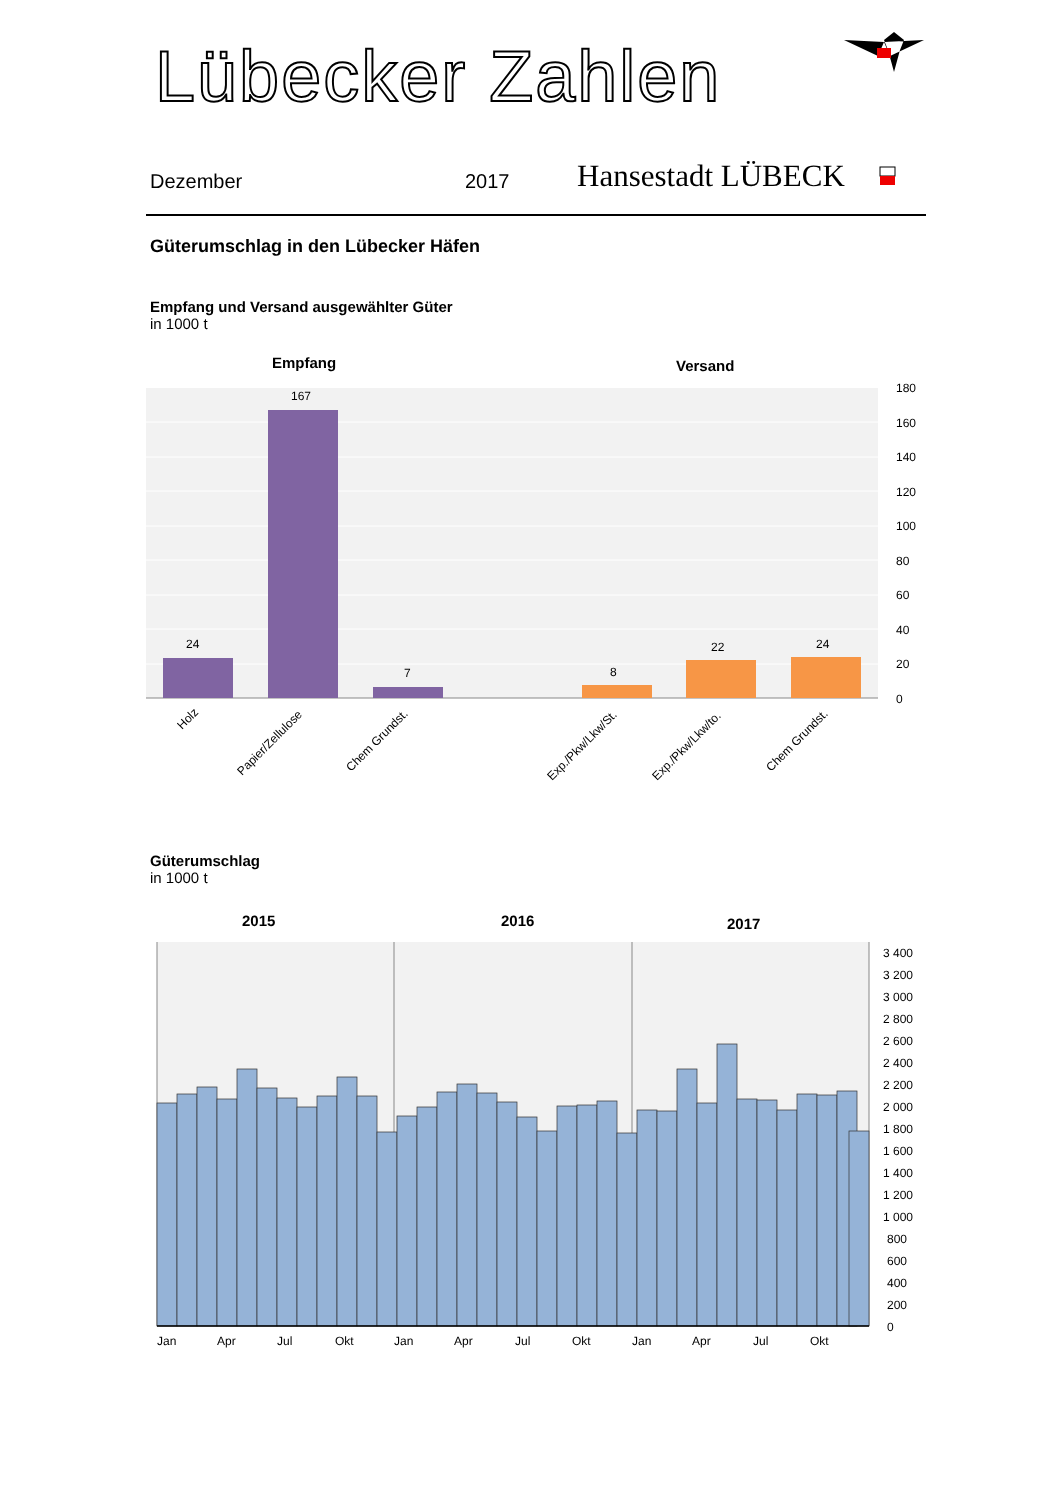Lübecker Zahlen
Dezember 2017 Hansestadt LÜBECK
Güterumschlag in den Lübecker Häfen
Empfang und Versand ausgewählter Güter
in 1000 t
Güterumschlag
in 1000 t
Empfang
Versand
24
167
7
8
22
24
180
160
140
120
100
80
60
40
20
0
Holz
Papier/Zellulose
Chem Grundst.
Exp./Pkw/Lkw/St.
Exp./Pkw/Lkw/to.
Chem Grundst.
2015
2016
2017
3 400
3 200
3 000
2 800
2 600
2 400
2 200
2 000
1 800
1 600
1 400
1 200
1 000
800
600
400
200
0
Jan
Apr
Jul
Okt
Jan
Apr
Jul
Okt
Jan
Apr
Jul
Okt